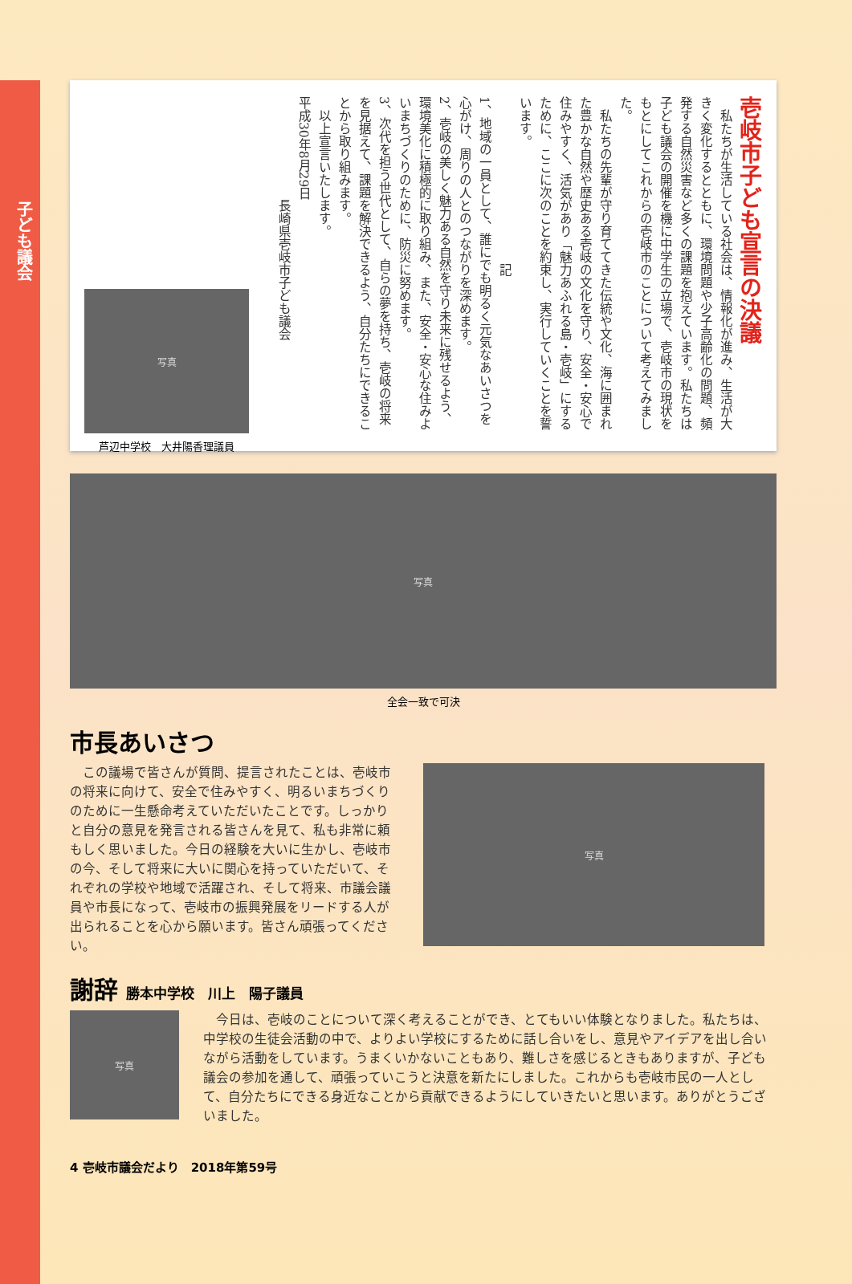子ども議会
壱岐市子ども宣言の決議
　私たちが生活している社会は、情報化が進み、生活が大きく変化するとともに、環境問題や少子高齢化の問題、頻発する自然災害など多くの課題を抱えています。私たちは子ども議会の開催を機に中学生の立場で、壱岐市の現状をもとにしてこれからの壱岐市のことについて考えてみました。
　私たちの先輩が守り育ててきた伝統や文化、海に囲まれた豊かな自然や歴史ある壱岐の文化を守り、安全・安心で住みやすく、活気があり「魅力あふれる島・壱岐」にするために、ここに次のことを約束し、実行していくことを誓います。
　　　　　　　　　　　　　記
1、地域の一員として、誰にでも明るく元気なあいさつを心がけ、周りの人とのつながりを深めます。
2、壱岐の美しく魅力ある自然を守り未来に残せるよう、環境美化に積極的に取り組み、また、安全・安心な住みよいまちづくりのために、防災に努めます。
3、次代を担う世代として、自らの夢を持ち、壱岐の将来を見据えて、課題を解決できるよう、自分たちにできることから取り組みます。
　以上宣言いたします。
平成30年8月29日
　　　　　　　　長崎県壱岐市子ども議会
写真
芦辺中学校　大井陽香理議員
写真
全会一致で可決
市長あいさつ
　この議場で皆さんが質問、提言されたことは、壱岐市の将来に向けて、安全で住みやすく、明るいまちづくりのために一生懸命考えていただいたことです。しっかりと自分の意見を発言される皆さんを見て、私も非常に頼もしく思いました。今日の経験を大いに生かし、壱岐市の今、そして将来に大いに関心を持っていただいて、それぞれの学校や地域で活躍され、そして将来、市議会議員や市長になって、壱岐市の振興発展をリードする人が出られることを心から願います。皆さん頑張ってください。
写真
謝辞 勝本中学校　川上　陽子議員
写真
　今日は、壱岐のことについて深く考えることができ、とてもいい体験となりました。私たちは、中学校の生徒会活動の中で、よりよい学校にするために話し合いをし、意見やアイデアを出し合いながら活動をしています。うまくいかないこともあり、難しさを感じるときもありますが、子ども議会の参加を通して、頑張っていこうと決意を新たにしました。これからも壱岐市民の一人として、自分たちにできる身近なことから貢献できるようにしていきたいと思います。ありがとうございました。
4 壱岐市議会だより　2018年第59号